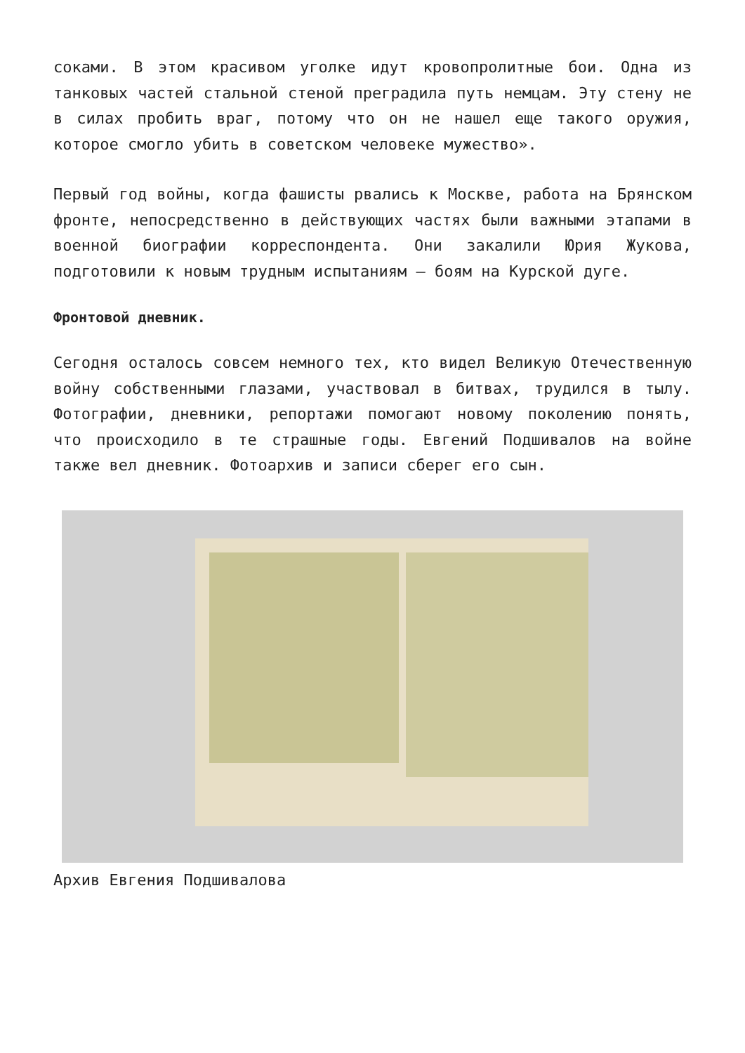соками. В этом красивом уголке идут кровопролитные бои. Одна из танковых частей стальной стеной преградила путь немцам. Эту стену не в силах пробить враг, потому что он не нашел еще такого оружия, которое смогло убить в советском человеке мужество».
Первый год войны, когда фашисты рвались к Москве, работа на Брянском фронте, непосредственно в действующих частях были важными этапами в военной биографии корреспондента. Они закалили Юрия Жукова, подготовили к новым трудным испытаниям — боям на Курской дуге.
Фронтовой дневник.
Сегодня осталось совсем немного тех, кто видел Великую Отечественную войну собственными глазами, участвовал в битвах, трудился в тылу. Фотографии, дневники, репортажи помогают новому поколению понять, что происходило в те страшные годы. Евгений Подшивалов на войне также вел дневник. Фотоархив и записи сберег его сын.
Архив Евгения Подшивалова